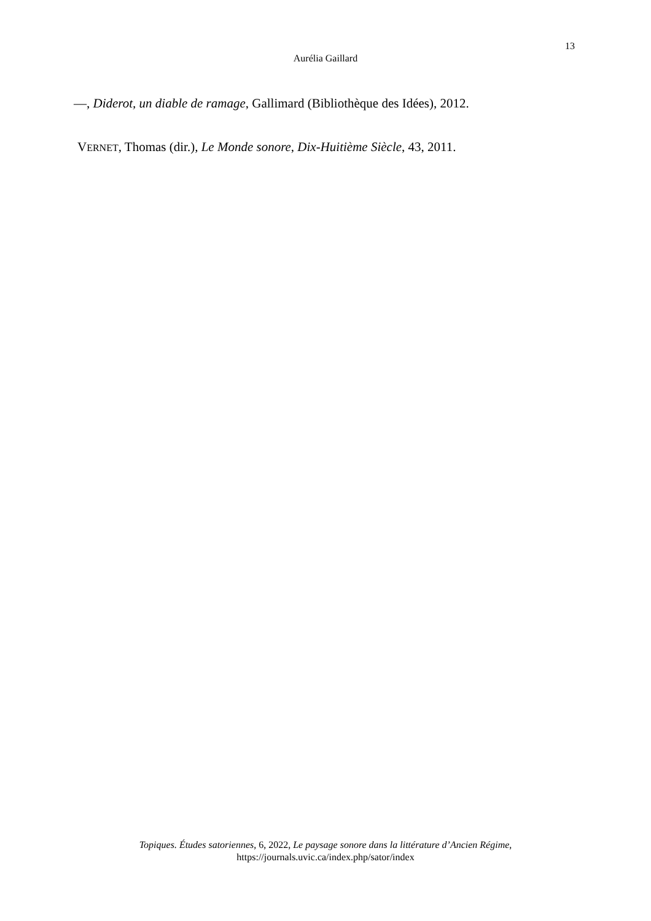13
Aurélia Gaillard
—, Diderot, un diable de ramage, Gallimard (Bibliothèque des Idées), 2012.
VERNET, Thomas (dir.), Le Monde sonore, Dix-Huitième Siècle, 43, 2011.
Topiques. Études satoriennes, 6, 2022, Le paysage sonore dans la littérature d’Ancien Régime,
https://journals.uvic.ca/index.php/sator/index